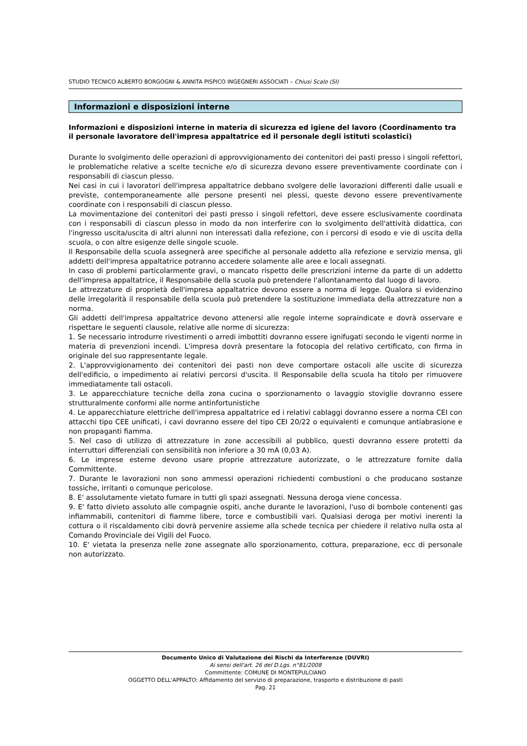STUDIO TECNICO ALBERTO BORGOGNI & ANNITA PISPICO INGEGNERI ASSOCIATI – Chiusi Scalo (SI)
Informazioni e disposizioni interne
Informazioni e disposizioni interne in materia di sicurezza ed igiene del lavoro (Coordinamento tra il personale lavoratore dell'impresa appaltatrice ed il personale degli istituti scolastici)
Durante lo svolgimento delle operazioni di approvvigionamento dei contenitori dei pasti presso i singoli refettori, le problematiche relative a scelte tecniche e/o di sicurezza devono essere preventivamente coordinate con i responsabili di ciascun plesso.
Nei casi in cui i lavoratori dell'impresa appaltatrice debbano svolgere delle lavorazioni differenti dalle usuali e previste, contemporaneamente alle persone presenti nei plessi, queste devono essere preventivamente coordinate con i responsabili di ciascun plesso.
La movimentazione dei contenitori dei pasti presso i singoli refettori, deve essere esclusivamente coordinata con i responsabili di ciascun plesso in modo da non interferire con lo svolgimento dell'attività didattica, con l'ingresso uscita/uscita di altri alunni non interessati dalla refezione, con i percorsi di esodo e vie di uscita della scuola, o con altre esigenze delle singole scuole.
Il Responsabile della scuola assegnerà aree specifiche al personale addetto alla refezione e servizio mensa, gli addetti dell'impresa appaltatrice potranno accedere solamente alle aree e locali assegnati.
In caso di problemi particolarmente gravi, o mancato rispetto delle prescrizioni interne da parte di un addetto dell'impresa appaltatrice, il Responsabile della scuola può pretendere l'allontanamento dal luogo di lavoro.
Le attrezzature di proprietà dell'impresa appaltatrice devono essere a norma di legge. Qualora si evidenzino delle irregolarità il responsabile della scuola può pretendere la sostituzione immediata della attrezzature non a norma.
Gli addetti dell'impresa appaltatrice devono attenersi alle regole interne sopraindicate e dovrà osservare e rispettare le seguenti clausole, relative alle norme di sicurezza:
1. Se necessario introdurre rivestimenti o arredi imbottiti dovranno essere ignifugati secondo le vigenti norme in materia di prevenzioni incendi. L'impresa dovrà presentare la fotocopia del relativo certificato, con firma in originale del suo rappresentante legale.
2. L'approvvigionamento dei contenitori dei pasti non deve comportare ostacoli alle uscite di sicurezza dell'edificio, o impedimento ai relativi percorsi d'uscita. Il Responsabile della scuola ha titolo per rimuovere immediatamente tali ostacoli.
3. Le apparecchiature tecniche della zona cucina o sporzionamento o lavaggio stoviglie dovranno essere strutturalmente conformi alle norme antinfortunistiche
4. Le apparecchiature elettriche dell'impresa appaltatrice ed i relativi cablaggi dovranno essere a norma CEI con attacchi tipo CEE unificati, i cavi dovranno essere del tipo CEI 20/22 o equivalenti e comunque antiabrasione e non propaganti fiamma.
5. Nel caso di utilizzo di attrezzature in zone accessibili al pubblico, questi dovranno essere protetti da interruttori differenziali con sensibilità non inferiore a 30 mA (0,03 A).
6. Le imprese esterne devono usare proprie attrezzature autorizzate, o le attrezzature fornite dalla Committente.
7. Durante le lavorazioni non sono ammessi operazioni richiedenti combustioni o che producano sostanze tossiche, irritanti o comunque pericolose.
8. E' assolutamente vietato fumare in tutti gli spazi assegnati. Nessuna deroga viene concessa.
9. E' fatto divieto assoluto alle compagnie ospiti, anche durante le lavorazioni, l'uso di bombole contenenti gas infiammabili, contenitori di fiamme libere, torce e combustibili vari. Qualsiasi deroga per motivi inerenti la cottura o il riscaldamento cibi dovrà pervenire assieme alla schede tecnica per chiedere il relativo nulla osta al Comando Provinciale dei Vigili del Fuoco.
10. E' vietata la presenza nelle zone assegnate allo sporzionamento, cottura, preparazione, ecc di personale non autorizzato.
Documento Unico di Valutazione dei Rischi da Interferenze (DUVRI)
Ai sensi dell'art. 26 del D.Lgs. n°81/2008
Committente: COMUNE DI MONTEPULCIANO
OGGETTO DELL'APPALTO: Affidamento del servizio di preparazione, trasporto e distribuzione di pasti
Pag. 21